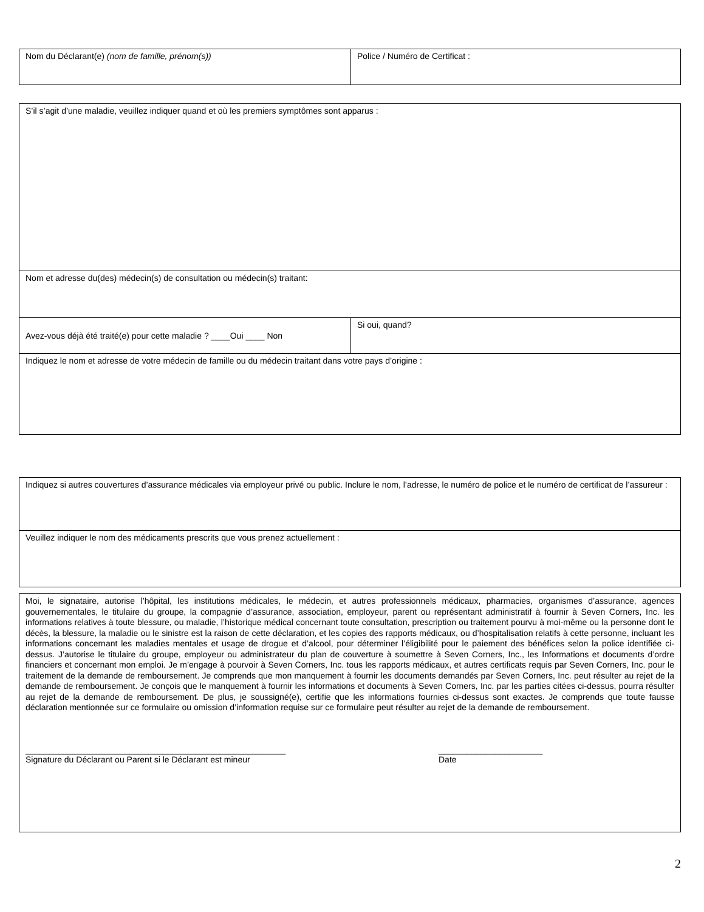| Nom du Déclarant(e) (nom de famille, prénom(s)) | Police / Numéro de Certificat : |
| S’il s’agit d’une maladie, veuillez indiquer quand et où les premiers symptômes sont apparus : | |
| Nom et adresse du(des) médecin(s) de consultation ou médecin(s) traitant: | |
| Avez-vous déjà été traité(e) pour cette maladie ? ____Oui ____ Non | Si oui, quand? |
| Indiquez le nom et adresse de votre médecin de famille ou du médecin traitant dans votre pays d’origine : | |
| Indiquez si autres couvertures d’assurance médicales via employeur privé ou public. Inclure le nom, l’adresse, le numéro de police et le numéro de certificat de l’assureur : |
| Veuillez indiquer le nom des médicaments prescrits que vous prenez actuellement : |
| Moi, le signataire, autorise l’hôpital, les institutions médicales, le médecin, et autres professionnels médicaux, pharmacies, organismes d’assurance, agences gouvernementales, le titulaire du groupe, la compagnie d’assurance, association, employeur, parent ou représentant administratif à fournir à Seven Corners, Inc. les informations relatives à toute blessure, ou maladie, l’historique médical concernant toute consultation, prescription ou traitement pourvu à moi-même ou la personne dont le décès, la blessure, la maladie ou le sinistre est la raison de cette déclaration, et les copies des rapports médicaux, ou d’hospitalisation relatifs à cette personne, incluant les informations concernant les maladies mentales et usage de drogue et d’alcool, pour déterminer l’éligibilité pour le paiement des bénéfices selon la police identifiée ci-dessus. J’autorise le titulaire du groupe, employeur ou administrateur du plan de couverture à soumettre à Seven Corners, Inc., les Informations et documents d’ordre financiers et concernant mon emploi. Je m’engage à pourvoir à Seven Corners, Inc. tous les rapports médicaux, et autres certificats requis par Seven Corners, Inc. pour le traitement de la demande de remboursement. Je comprends que mon manquement à fournir les documents demandés par Seven Corners, Inc. peut résulter au rejet de la demande de remboursement. Je conçois que le manquement à fournir les informations et documents à Seven Corners, Inc. par les parties citées ci-dessus, pourra résulter au rejet de la demande de remboursement. De plus, je soussigné(e), certifie que les informations fournies ci-dessus sont exactes. Je comprends que toute fausse déclaration mentionnée sur ce formulaire ou omission d’information requise sur ce formulaire peut résulter au rejet de la demande de remboursement. _______________________________________________________ Signature du Déclarant ou Parent si le Déclarant est mineur ______________________ Date |
2